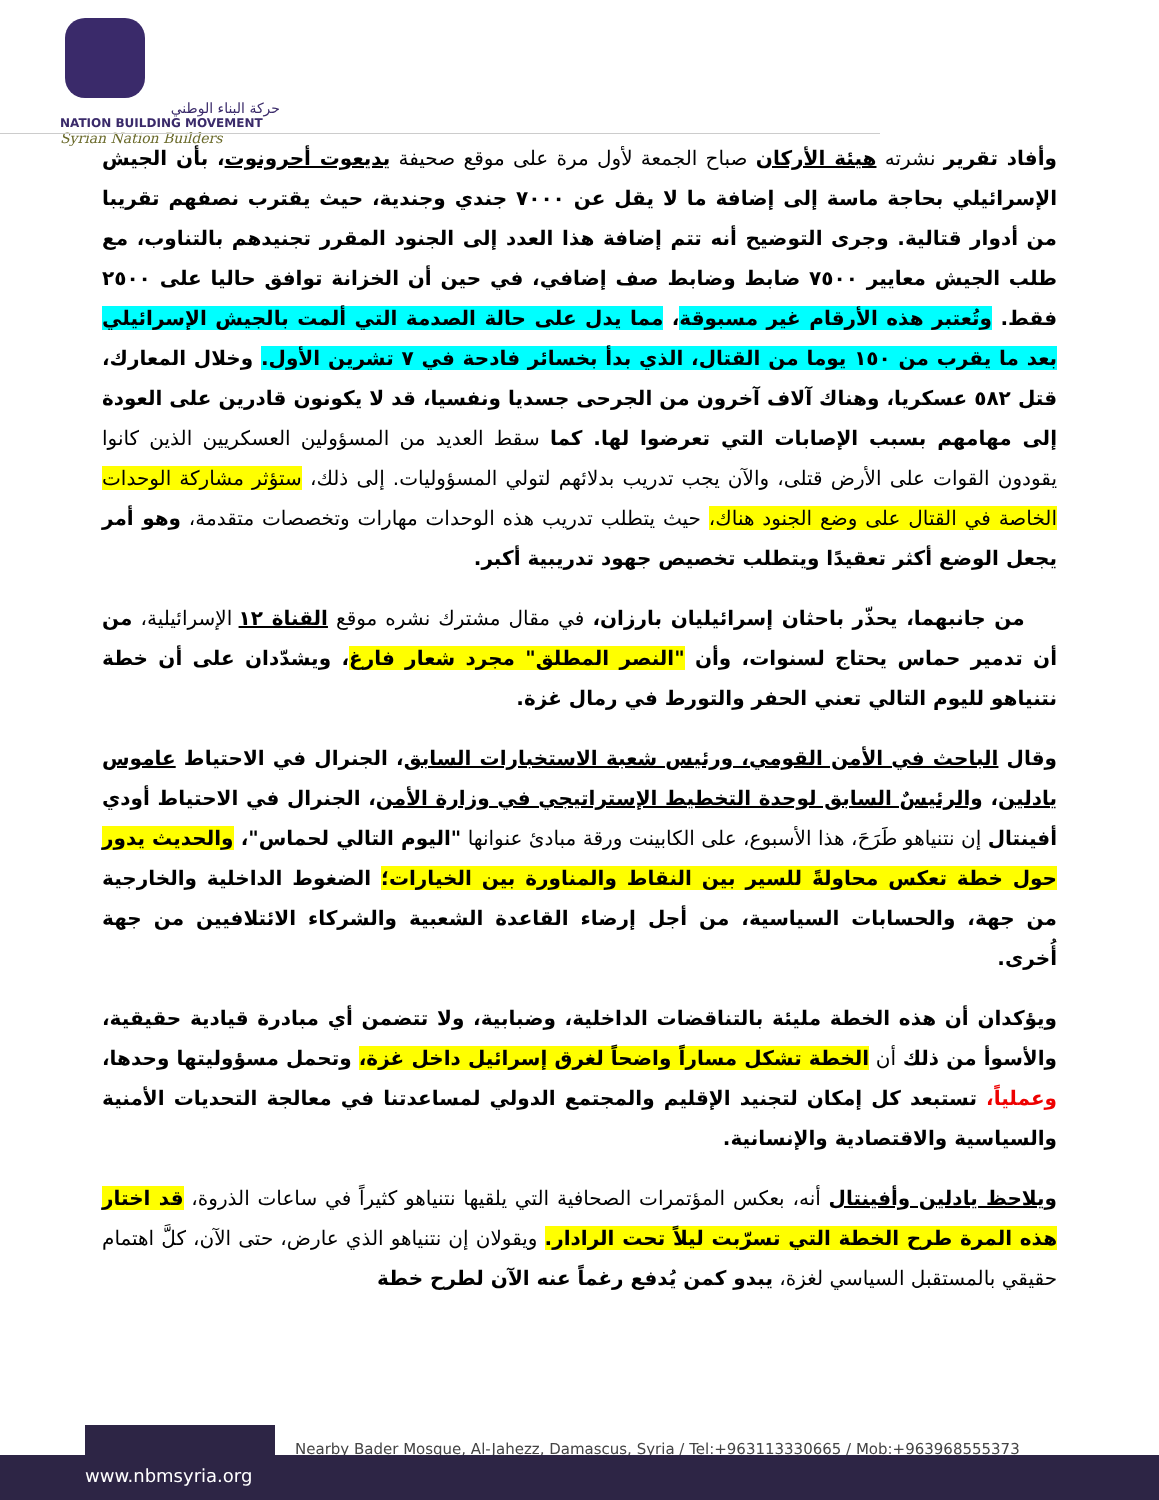حركة البناء الوطني
NATION BUILDING MOVEMENT
Syrian Nation Builders
وأفاد تقرير نشرته هيئة الأركان صباح الجمعة لأول مرة على موقع صحيفة يديعوت أحرونوت، بأن الجيش الإسرائيلي بحاجة ماسة إلى إضافة ما لا يقل عن ٧٠٠٠ جندي وجندية، حيث يقترب نصفهم تقريبا من أدوار قتالية. وجرى التوضيح أنه تتم إضافة هذا العدد إلى الجنود المقرر تجنيدهم بالتناوب، مع طلب الجيش معايير ٧٥٠٠ ضابط وضابط صف إضافي، في حين أن الخزانة توافق حاليا على ٢٥٠٠ فقط. وتُعتبر هذه الأرقام غير مسبوقة، مما يدل على حالة الصدمة التي ألمت بالجيش الإسرائيلي بعد ما يقرب من ١٥٠ يوما من القتال، الذي بدأ بخسائر فادحة في ٧ تشرين الأول. وخلال المعارك، قتل ٥٨٢ عسكريا، وهناك آلاف آخرون من الجرحى جسديا ونفسيا، قد لا يكونون قادرين على العودة إلى مهامهم بسبب الإصابات التي تعرضوا لها. كما سقط العديد من المسؤولين العسكريين الذين كانوا يقودون القوات على الأرض قتلى، والآن يجب تدريب بدلائهم لتولي المسؤوليات. إلى ذلك، ستؤثر مشاركة الوحدات الخاصة في القتال على وضع الجنود هناك، حيث يتطلب تدريب هذه الوحدات مهارات وتخصصات متقدمة، وهو أمر يجعل الوضع أكثر تعقيدًا ويتطلب تخصيص جهود تدريبية أكبر.
من جانبهما، يحذّر باحثان إسرائيليان بارزان، في مقال مشترك نشره موقع القناة ١٢ الإسرائيلية، من أن تدمير حماس يحتاج لسنوات، وأن "النصر المطلق" مجرد شعار فارغ، ويشدّدان على أن خطة نتنياهو لليوم التالي تعني الحفر والتورط في رمال غزة.
وقال الباحث في الأمن القومي، ورئيس شعبة الاستخبارات السابق، الجنرال في الاحتياط عاموس يادلين، والرئيسٌ السابق لوحدة التخطيط الإستراتيجي في وزارة الأمن، الجنرال في الاحتياط أودي أفينتال إن نتنياهو طَرَحَ، هذا الأسبوع، على الكابينت ورقة مبادئ عنوانها "اليوم التالي لحماس"، والحديث يدور حول خطة تعكس محاولةً للسير بين النقاط والمناورة بين الخيارات؛ الضغوط الداخلية والخارجية من جهة، والحسابات السياسية، من أجل إرضاء القاعدة الشعبية والشركاء الائتلافيين من جهة أُخرى.
ويؤكدان أن هذه الخطة مليئة بالتناقضات الداخلية، وضبابية، ولا تتضمن أي مبادرة قيادية حقيقية، والأسوأ من ذلك أن الخطة تشكل مساراً واضحاً لغرق إسرائيل داخل غزة، وتحمل مسؤوليتها وحدها، وعملياً، تستبعد كل إمكان لتجنيد الإقليم والمجتمع الدولي لمساعدتنا في معالجة التحديات الأمنية والسياسية والاقتصادية والإنسانية.
ويلاحظ يادلين وأفينتال أنه، بعكس المؤتمرات الصحافية التي يلقيها نتنياهو كثيراً في ساعات الذروة، قد اختار هذه المرة طرح الخطة التي تسرّبت ليلاً تحت الرادار. ويقولان إن نتنياهو الذي عارض، حتى الآن، كلَّ اهتمام حقيقي بالمستقبل السياسي لغزة، يبدو كمن يُدفع رغماً عنه الآن لطرح خطة
Nearby Bader Mosque, Al-Jahezz, Damascus, Syria / Tel:+963113330665 / Mob:+963968555373
www.nbmsyria.org